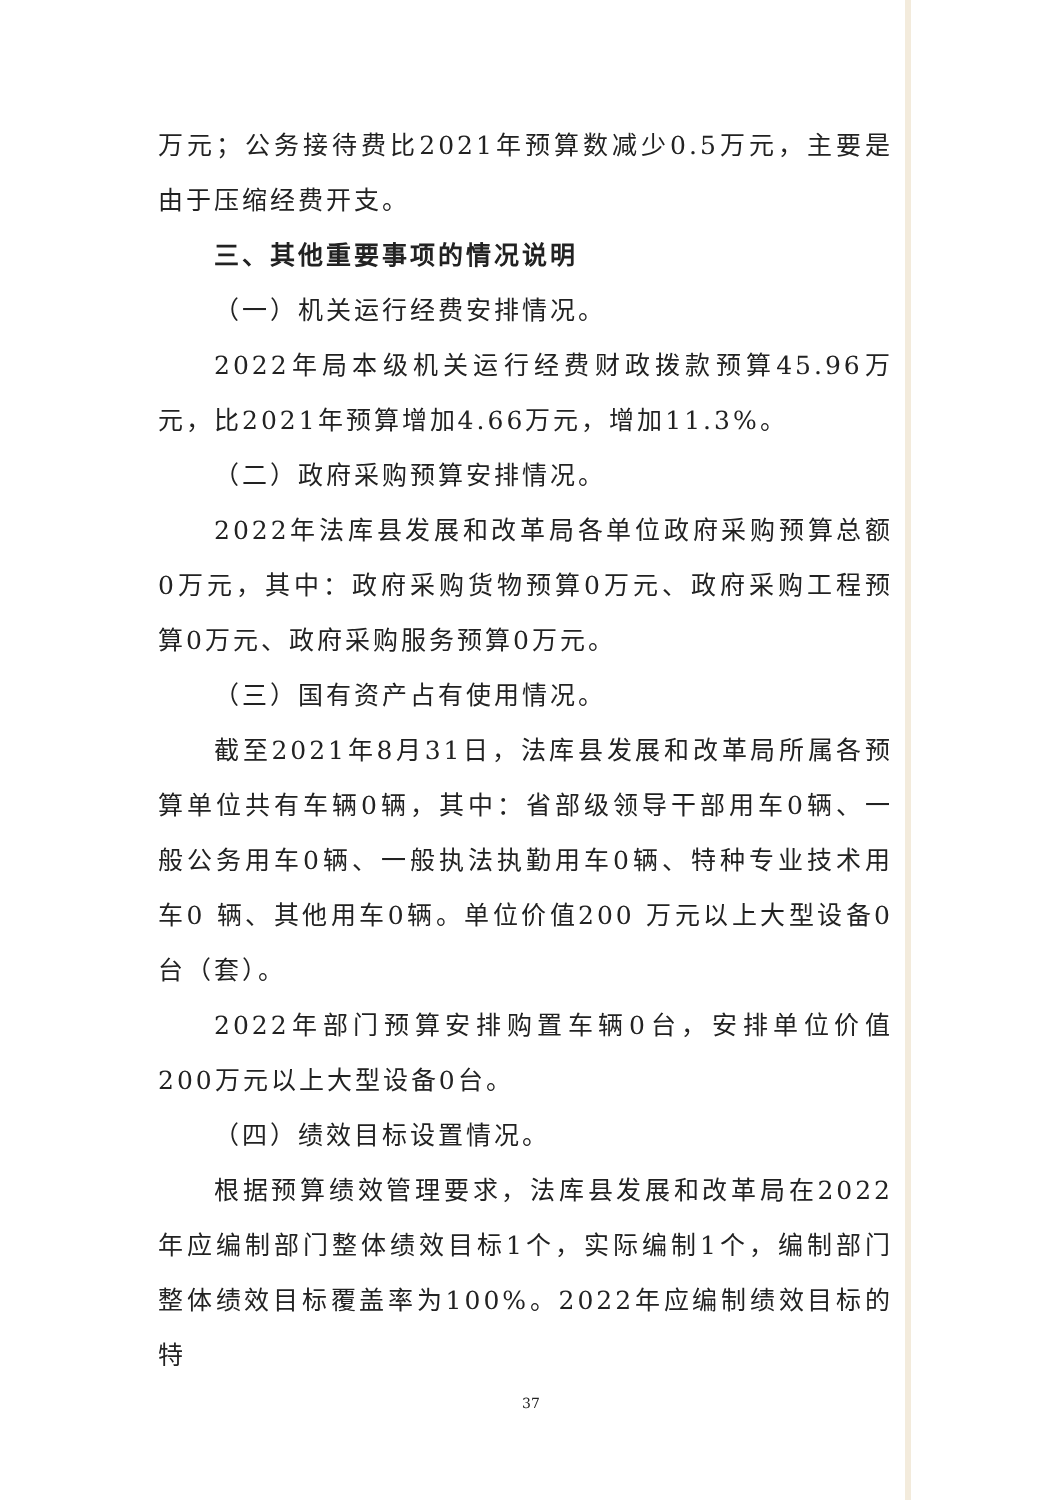万元；公务接待费比2021年预算数减少0.5万元，主要是由于压缩经费开支。
三、其他重要事项的情况说明
（一）机关运行经费安排情况。
2022年局本级机关运行经费财政拨款预算45.96万元，比2021年预算增加4.66万元，增加11.3%。
（二）政府采购预算安排情况。
2022年法库县发展和改革局各单位政府采购预算总额0万元，其中：政府采购货物预算0万元、政府采购工程预算0万元、政府采购服务预算0万元。
（三）国有资产占有使用情况。
截至2021年8月31日，法库县发展和改革局所属各预算单位共有车辆0辆，其中：省部级领导干部用车0辆、一般公务用车0辆、一般执法执勤用车0辆、特种专业技术用车0 辆、其他用车0辆。单位价值200 万元以上大型设备0台（套）。
2022年部门预算安排购置车辆0台，安排单位价值200万元以上大型设备0台。
（四）绩效目标设置情况。
根据预算绩效管理要求，法库县发展和改革局在2022年应编制部门整体绩效目标1个，实际编制1个，编制部门整体绩效目标覆盖率为100%。2022年应编制绩效目标的特
37